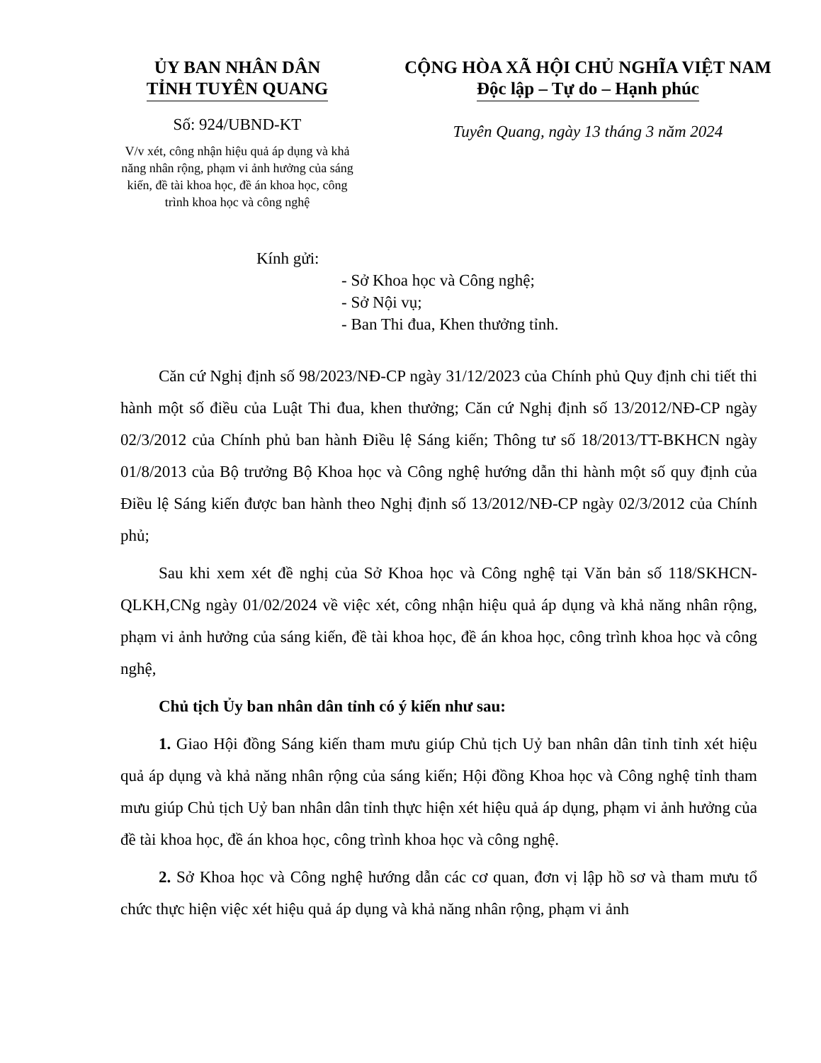ỦY BAN NHÂN DÂN
TỈNH TUYÊN QUANG
Số: 924/UBND-KT
V/v xét, công nhận hiệu quả áp dụng và khả năng nhân rộng, phạm vi ảnh hưởng của sáng kiến, đề tài khoa học, đề án khoa học, công trình khoa học và công nghệ
CỘNG HÒA XÃ HỘI CHỦ NGHĨA VIỆT NAM
Độc lập – Tự do – Hạnh phúc
Tuyên Quang, ngày 13 tháng 3 năm 2024
Kính gửi:
- Sở Khoa học và Công nghệ;
- Sở Nội vụ;
- Ban Thi đua, Khen thưởng tỉnh.
Căn cứ Nghị định số 98/2023/NĐ-CP ngày 31/12/2023 của Chính phủ Quy định chi tiết thi hành một số điều của Luật Thi đua, khen thưởng; Căn cứ Nghị định số 13/2012/NĐ-CP ngày 02/3/2012 của Chính phủ ban hành Điều lệ Sáng kiến; Thông tư số 18/2013/TT-BKHCN ngày 01/8/2013 của Bộ trưởng Bộ Khoa học và Công nghệ hướng dẫn thi hành một số quy định của Điều lệ Sáng kiến được ban hành theo Nghị định số 13/2012/NĐ-CP ngày 02/3/2012 của Chính phủ;
Sau khi xem xét đề nghị của Sở Khoa học và Công nghệ tại Văn bản số 118/SKHCN-QLKH,CNg ngày 01/02/2024 về việc xét, công nhận hiệu quả áp dụng và khả năng nhân rộng, phạm vi ảnh hưởng của sáng kiến, đề tài khoa học, đề án khoa học, công trình khoa học và công nghệ,
Chủ tịch Ủy ban nhân dân tỉnh có ý kiến như sau:
1. Giao Hội đồng Sáng kiến tham mưu giúp Chủ tịch Uỷ ban nhân dân tỉnh tỉnh xét hiệu quả áp dụng và khả năng nhân rộng của sáng kiến; Hội đồng Khoa học và Công nghệ tỉnh tham mưu giúp Chủ tịch Uỷ ban nhân dân tỉnh thực hiện xét hiệu quả áp dụng, phạm vi ảnh hưởng của đề tài khoa học, đề án khoa học, công trình khoa học và công nghệ.
2. Sở Khoa học và Công nghệ hướng dẫn các cơ quan, đơn vị lập hồ sơ và tham mưu tổ chức thực hiện việc xét hiệu quả áp dụng và khả năng nhân rộng, phạm vi ảnh